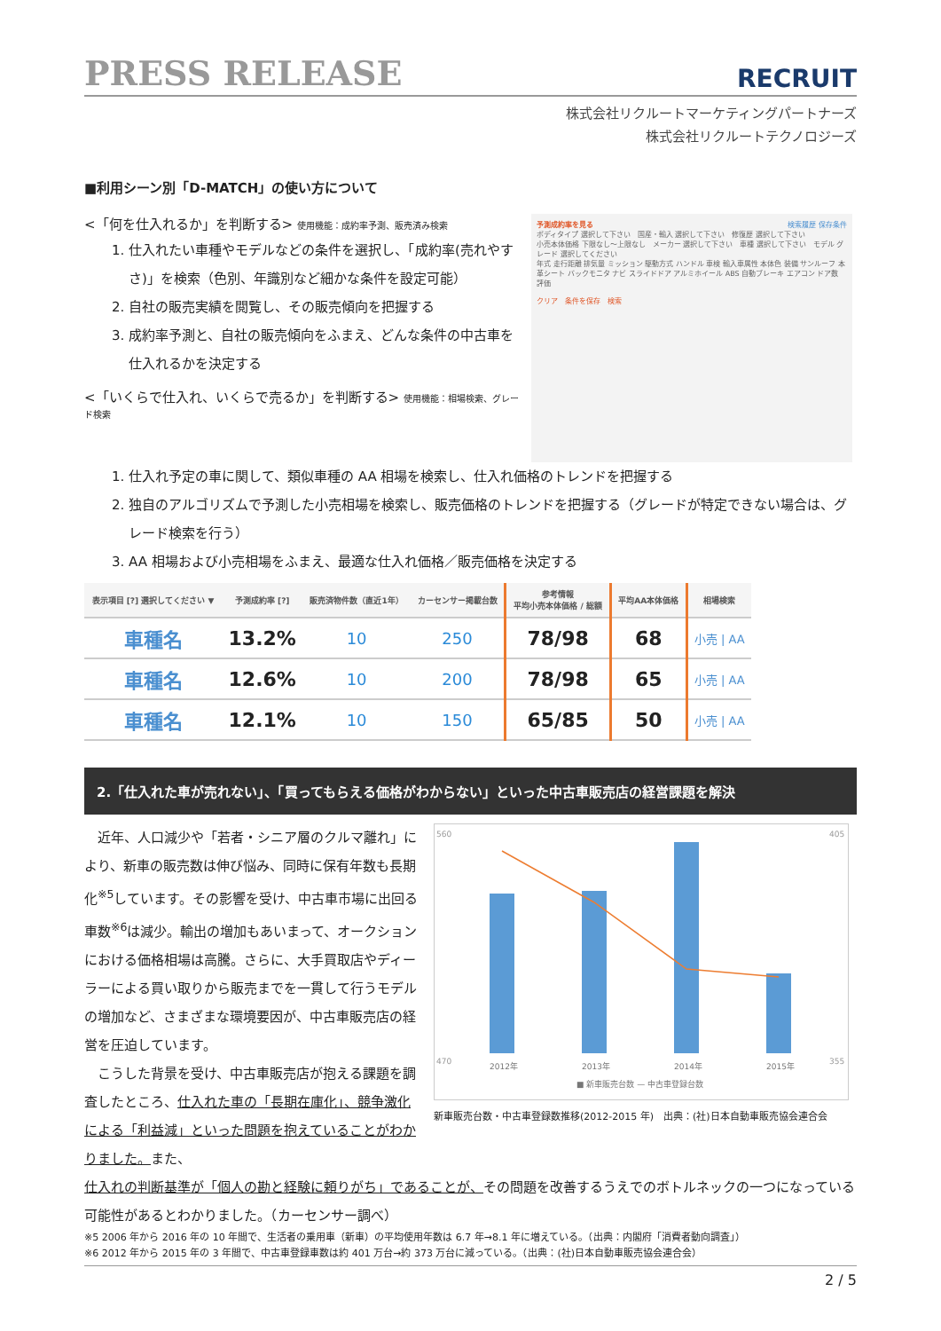PRESS RELEASE
RECRUIT
株式会社リクルートマーケティングパートナーズ
株式会社リクルートテクノロジーズ
■利用シーン別「D-MATCH」の使い方について
<「何を仕入れるか」を判断する> 使用機能：成約率予測、販売済み検索
1. 仕入れたい車種やモデルなどの条件を選択し、「成約率(売れやすさ)」を検索（色別、年識別など細かな条件を設定可能）
2. 自社の販売実績を閲覧し、その販売傾向を把握する
3. 成約率予測と、自社の販売傾向をふまえ、どんな条件の中古車を仕入れるかを決定する
<「いくらで仕入れ、いくらで売るか」を判断する> 使用機能：相場検索、グレード検索
予測成約率を見る 検索履歴 保存条件
ボディタイプ 選択して下さい　国産・輸入 選択して下さい　修復歴 選択して下さい
小売本体価格 下限なし〜上限なし　メーカー 選択して下さい　車種 選択して下さい　モデル グレード 選択してください
年式 走行距離 排気量 ミッション 駆動方式 ハンドル 車検 輸入車属性 本体色 装備 サンルーフ 本革シート バックモニタ ナビ スライドドア アルミホイール ABS 自動ブレーキ エアコン ドア数 評価
クリア　条件を保存　検索
1. 仕入れ予定の車に関して、類似車種の AA 相場を検索し、仕入れ価格のトレンドを把握する
2. 独自のアルゴリズムで予測した小売相場を検索し、販売価格のトレンドを把握する（グレードが特定できない場合は、グレード検索を行う）
3. AA 相場および小売相場をふまえ、最適な仕入れ価格／販売価格を決定する
| 表示項目 [?] 選択してください ▼ | 予測成約率 [?] | 販売済物件数（直近1年） | カーセンサー掲載台数 | 参考情報 平均小売本体価格 / 総額 | 平均AA本体価格 | 相場検索 |
| --- | --- | --- | --- | --- | --- | --- |
| 車種名 | 13.2% | 10 | 250 | 78/98 | 68 | 小売 / AA |
| 車種名 | 12.6% | 10 | 200 | 78/98 | 65 | 小売 / AA |
| 車種名 | 12.1% | 10 | 150 | 65/85 | 50 | 小売 / AA |
2.「仕入れた車が売れない」、「買ってもらえる価格がわからない」といった中古車販売店の経営課題を解決
　近年、人口減少や「若者・シニア層のクルマ離れ」により、新車の販売数は伸び悩み、同時に保有年数も長期化<sup>※5</sup>しています。その影響を受け、中古車市場に出回る車数<sup>※6</sup>は減少。輸出の増加もあいまって、オークションにおける価格相場は高騰。さらに、大手買取店やディーラーによる買い取りから販売までを一貫して行うモデルの増加など、さまざまな環境要因が、中古車販売店の経営を圧迫しています。
　こうした背景を受け、中古車販売店が抱える課題を調査したところ、仕入れた車の「長期在庫化」、競争激化による「利益減」といった問題を抱えていることがわかりました。また、
560
470
405
355
2012年
2013年
2014年
2015年
■ 新車販売台数 — 中古車登録台数
新車販売台数・中古車登録数推移(2012-2015 年)　出典：(社)日本自動車販売協会連合会
仕入れの判断基準が「個人の勘と経験に頼りがち」であることが、その問題を改善するうえでのボトルネックの一つになっている可能性があるとわかりました。（カーセンサー調べ）
※5 2006 年から 2016 年の 10 年間で、生活者の乗用車（新車）の平均使用年数は 6.7 年→8.1 年に増えている。（出典：内閣府「消費者動向調査」）
※6 2012 年から 2015 年の 3 年間で、中古車登録車数は約 401 万台→約 373 万台に減っている。（出典：(社)日本自動車販売協会連合会）
2 / 5